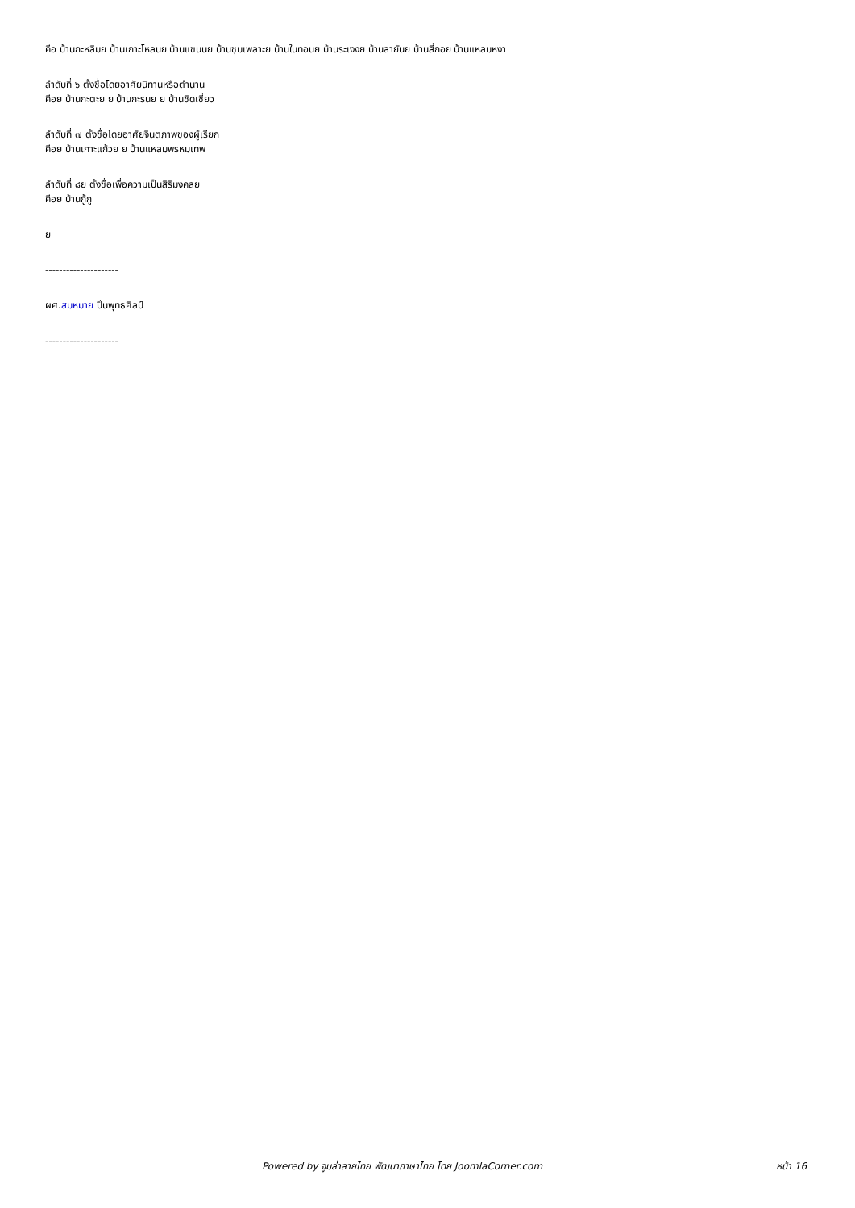คือ บ้านกะหลิมย บ้านเกาะโหลนย บ้านแขนนย บ้านชุมเพลาะย บ้านในทอนย บ้านระเงงย บ้านลายันย บ้านสี่กอย บ้านแหลมหงา
ลำดับที่ ๖ ตั้งชื่อโดยอาศัยนิทานหรือตำนาน
คือย บ้านกะตะย ย บ้านกะรนย ย บ้านชิดเชี่ยว
ลำดับที่ ๗ ตั้งชื่อโดยอาศัยจินตภาพของผู้เรียก
คือย บ้านเกาะแก้วย ย บ้านแหลมพรหมเทพ
ลำดับที่ ๘ย ตั้งชื่อเพื่อความเป็นสิริมงคลย
คือย บ้านกู้กู
ย
---------------------
ผศ.สมหมาย ปิ่นพุทธศิลป์
---------------------
Powered by จูมล่าลายไทย พัฒนาภาษาไทย โดย JoomlaCorner.com หน้า 16